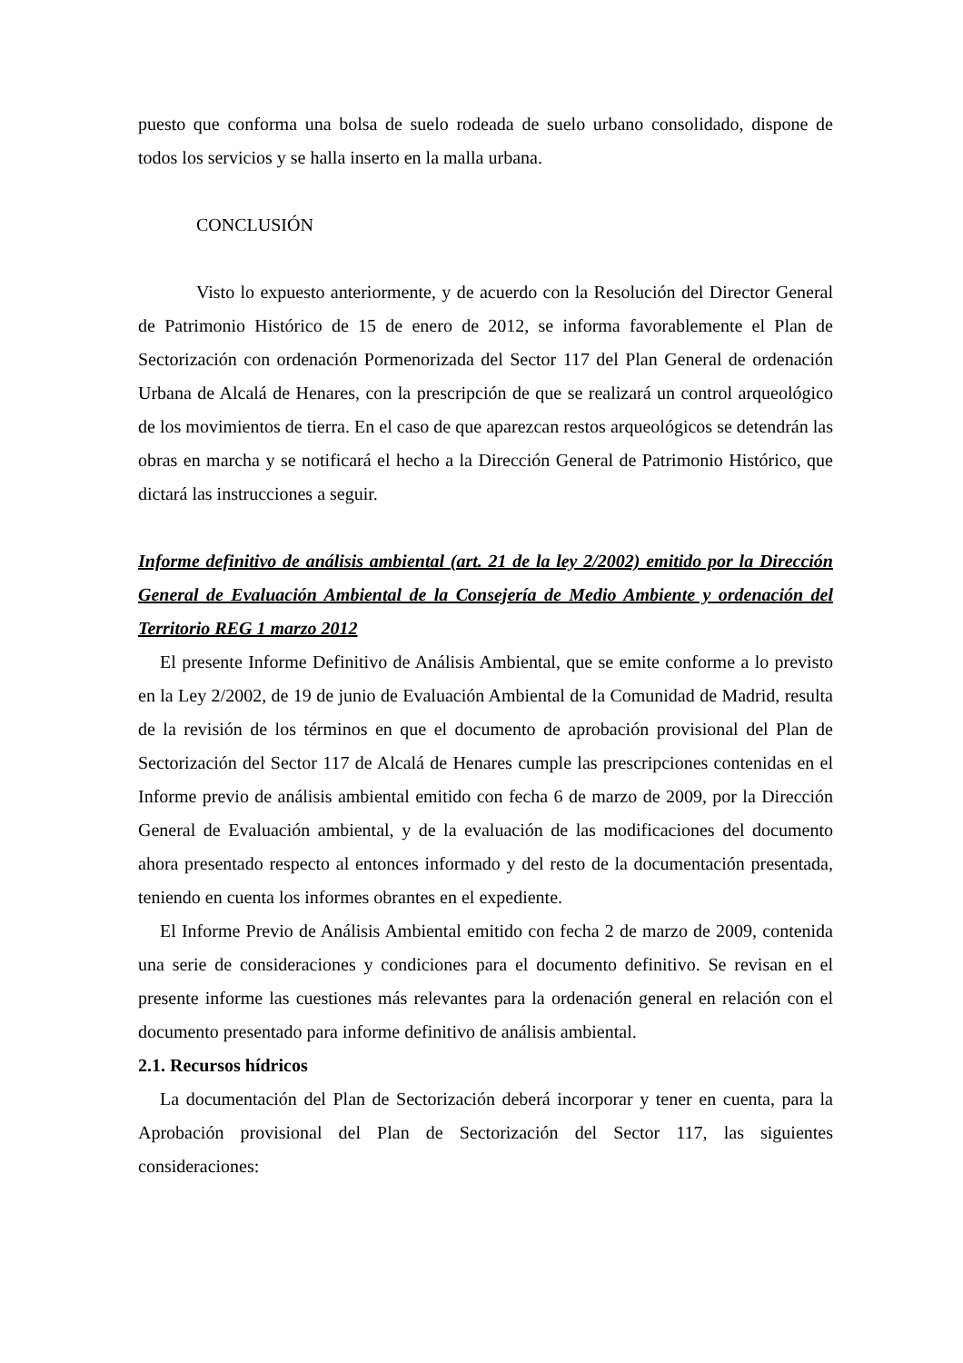puesto que conforma una bolsa de suelo rodeada de suelo urbano consolidado, dispone de todos los servicios y se halla inserto en la malla urbana.
CONCLUSIÓN
Visto lo expuesto anteriormente, y de acuerdo con la Resolución del Director General de Patrimonio Histórico de 15 de enero de 2012, se informa favorablemente el Plan de Sectorización con ordenación Pormenorizada del Sector 117 del Plan General de ordenación Urbana de Alcalá de Henares, con la prescripción de que se realizará un control arqueológico de los movimientos de tierra. En el caso de que aparezcan restos arqueológicos se detendrán las obras en marcha y se notificará el hecho a la Dirección General de Patrimonio Histórico, que dictará las instrucciones a seguir.
Informe definitivo de análisis ambiental (art. 21 de la ley 2/2002) emitido por la Dirección General de Evaluación Ambiental de la Consejería de Medio Ambiente y ordenación del Territorio REG 1 marzo 2012
El presente Informe Definitivo de Análisis Ambiental, que se emite conforme a lo previsto en la Ley 2/2002, de 19 de junio de Evaluación Ambiental de la Comunidad de Madrid, resulta de la revisión de los términos en que el documento de aprobación provisional del Plan de Sectorización del Sector 117 de Alcalá de Henares cumple las prescripciones contenidas en el Informe previo de análisis ambiental emitido con fecha 6 de marzo de 2009, por la Dirección General de Evaluación ambiental, y de la evaluación de las modificaciones del documento ahora presentado respecto al entonces informado y del resto de la documentación presentada, teniendo en cuenta los informes obrantes en el expediente.
El Informe Previo de Análisis Ambiental emitido con fecha 2 de marzo de 2009, contenida una serie de consideraciones y condiciones para el documento definitivo. Se revisan en el presente informe las cuestiones más relevantes para la ordenación general en relación con el documento presentado para informe definitivo de análisis ambiental.
2.1. Recursos hídricos
La documentación del Plan de Sectorización deberá incorporar y tener en cuenta, para la Aprobación provisional del Plan de Sectorización del Sector 117, las siguientes consideraciones: